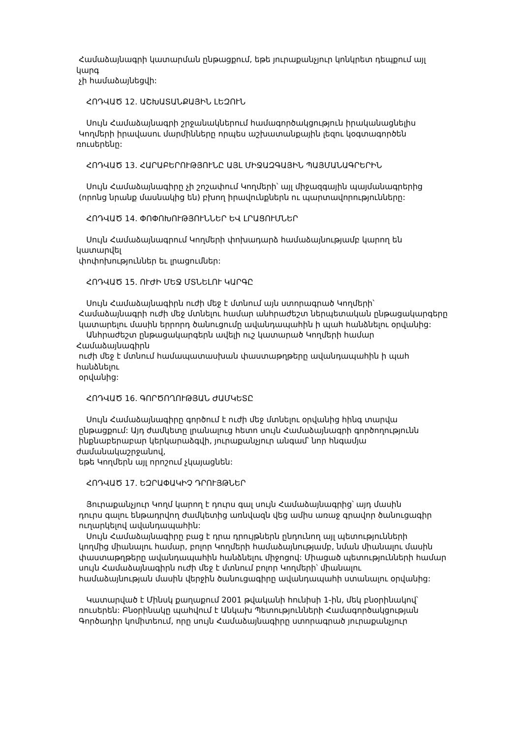Համաձայնագրի կատարման ընթացքում, եթե յուրաքանչյուր կոնկրետ դեպքում այլ
կարգ
չի համաձայնեցվի:
ՀՈԴՎԱԾ 12. ԱՇԽԱՏԱՆՔԱՅԻՆ ԼԵԶՈՒՆ
Սույն Համաձայնագրի շրջանակներում համագործակցություն իրականացնելիս
Կողմերի իրավասու մարմինները որպես աշխատանքային լեզու կօգտագործեն
ռուսերենը:
ՀՈԴՎԱԾ 13. ՀԱՐԱԲԵՐՈՒԹՅՈՒՆԸ ԱՅԼ ՄԻՋԱԶԳԱՅԻՆ ՊԱՅՄԱՆԱԳՐԵՐԻՆ
Սույն Համաձայնագիրը չի շոշափում Կողմերի՝ այլ միջազգային պայմանագրերից
(որոնց նրանք մասնակից են) բխող իրավունքներն ու պարտավորությունները:
ՀՈԴՎԱԾ 14. ՓՈՓՈԽՈՒԹՅՈՒՆՆԵՐ ԵՎ ԼՐԱՑՈՒՄՆԵՐ
Սույն Համաձայնագրում Կողմերի փոխադարձ համաձայնությամբ կարող են
կատարվել
փոփոխություններ եւ լրացումներ:
ՀՈԴՎԱԾ 15. ՈՒԺԻ ՄԵՋ ՄՏՆԵԼՈՒ ԿԱՐԳԸ
Սույն Համաձայնագիրն ուժի մեջ է մտնում այն ստորագրած Կողմերի՝
Համաձայնագրի ուժի մեջ մտնելու համար անհրաժեշտ ներպետական ընթացակարգերը
կատարելու մասին երրորդ ծանուցումը ավանդապահին ի պահ հանձնելու օրվանից:
Անհրաժեշտ ընթացակարգերն ավելի ուշ կատարած Կողմերի համար
Համաձայնագիրն
ուժի մեջ է մտնում համապատասխան փաստաթղթերը ավանդապահին ի պահ
հանձնելու
օրվանից:
ՀՈԴՎԱԾ 16. ԳՈՐԾՈՂՈՒԹՅԱՆ ԺԱՄԿԵՏԸ
Սույն Համաձայնագիրը գործում է ուժի մեջ մտնելու օրվանից հինգ տարվա
ընթացքում: Այդ ժամկետը լրանալուց հետո սույն Համաձայնագրի գործողությունն
ինքնաբերաբար կերկարաձգվի, յուրաքանչյուր անգամ՝ նոր հնգամյա
ժամանակաշրջանով,
եթե Կողմերն այլ որոշում չկայացնեն:
ՀՈԴՎԱԾ 17. ԵԶՐԱՓԱԿԻՉ ԴՐՈՒՅԹՆԵՐ
Յուրաքանչյուր Կողմ կարող է դուրս գալ սույն Համաձայնագրից՝ այդ մասին
դուրս գալու ենթադրվող ժամկետից առնվազն վեց ամիս առաջ գրավոր ծանուցագիր
ուղարկելով ավանդապահին:
Սույն Համաձայնագիրը բաց է դրա դրույթներն ընդունող այլ պետությունների
կողմից միանալու համար, բոլոր Կողմերի համաձայնությամբ, նման միանալու մասին
փաստաթղթերը ավանդապահին հանձնելու միջոցով: Միացած պետությունների համար
սույն Համաձայնագիրն ուժի մեջ է մտնում բոլոր Կողմերի՝ միանալու
համաձայնության մասին վերջին ծանուցագիրը ավանդապահի ստանալու օրվանից:
Կատարված է Մինսկ քաղաքում 2001 թվականի հունիսի 1-ին, մեկ բնօրինակով՝
ռուսերեն: Բնօրինակը պահվում է Անկախ Պետությունների Համագործակցության
Գործադիր կոմիտեում, որը սույն Համաձայնագիրը ստորագրած յուրաքանչյուր